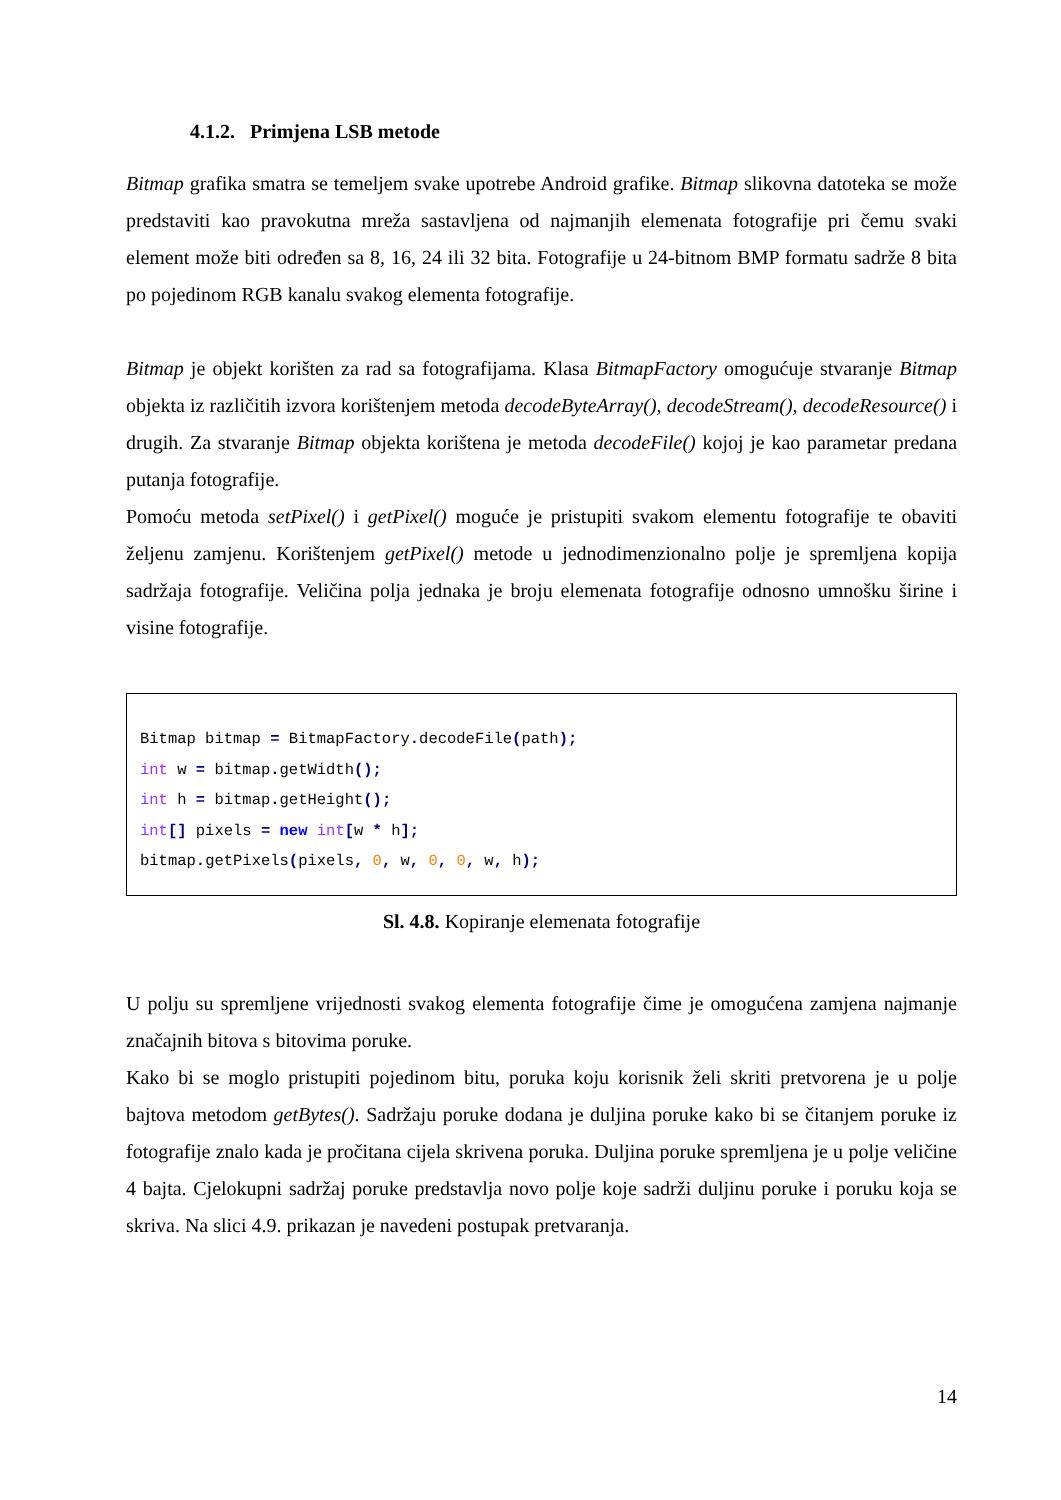4.1.2. Primjena LSB metode
Bitmap grafika smatra se temeljem svake upotrebe Android grafike. Bitmap slikovna datoteka se može predstaviti kao pravokutna mreža sastavljena od najmanjih elemenata fotografije pri čemu svaki element može biti određen sa 8, 16, 24 ili 32 bita. Fotografije u 24-bitnom BMP formatu sadrže 8 bita po pojedinom RGB kanalu svakog elementa fotografije.
Bitmap je objekt korišten za rad sa fotografijama. Klasa BitmapFactory omogućuje stvaranje Bitmap objekta iz različitih izvora korištenjem metoda decodeByteArray(), decodeStream(), decodeResource() i drugih. Za stvaranje Bitmap objekta korištena je metoda decodeFile() kojoj je kao parametar predana putanja fotografije.
Pomoću metoda setPixel() i getPixel() moguće je pristupiti svakom elementu fotografije te obaviti željenu zamjenu. Korištenjem getPixel() metode u jednodimenzionalno polje je spremljena kopija sadržaja fotografije. Veličina polja jednaka je broju elemenata fotografije odnosno umnošku širine i visine fotografije.
Bitmap bitmap = BitmapFactory. decodeFile(path); int w = bitmap. getWidth(); int h = bitmap. getHeight(); int[] pixels = new int[w * h]; bitmap. getPixels(pixels, 0, w, 0, 0, w, h);
Sl. 4.8. Kopiranje elemenata fotografije
U polju su spremljene vrijednosti svakog elementa fotografije čime je omogućena zamjena najmanje značajnih bitova s bitovima poruke.
Kako bi se moglo pristupiti pojedinom bitu, poruka koju korisnik želi skriti pretvorena je u polje bajtova metodom getBytes(). Sadržaju poruke dodana je duljina poruke kako bi se čitanjem poruke iz fotografije znalo kada je pročitana cijela skrivena poruka. Duljina poruke spremljena je u polje veličine 4 bajta. Cjelokupni sadržaj poruke predstavlja novo polje koje sadrži duljinu poruke i poruku koja se skriva. Na slici 4.9. prikazan je navedeni postupak pretvaranja.
14